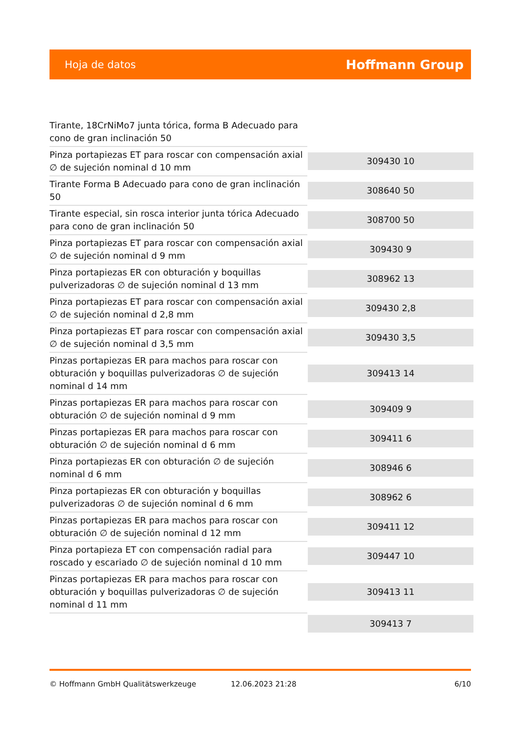Hoja de datos
Hoffmann Group
| Tirante, 18CrNiMo7 junta tórica, forma B Adecuado para cono de gran inclinación 50 | |
| Pinza portapiezas ET para roscar con compensación axial ∅ de sujeción nominal d 10 mm | 309430 10 |
| Tirante Forma B Adecuado para cono de gran inclinación 50 | 308640 50 |
| Tirante especial, sin rosca interior junta tórica Adecuado para cono de gran inclinación 50 | 308700 50 |
| Pinza portapiezas ET para roscar con compensación axial ∅ de sujeción nominal d 9 mm | 309430 9 |
| Pinza portapiezas ER con obturación y boquillas pulverizadoras ∅ de sujeción nominal d 13 mm | 308962 13 |
| Pinza portapiezas ET para roscar con compensación axial ∅ de sujeción nominal d 2,8 mm | 309430 2,8 |
| Pinza portapiezas ET para roscar con compensación axial ∅ de sujeción nominal d 3,5 mm | 309430 3,5 |
| Pinzas portapiezas ER para machos para roscar con obturación y boquillas pulverizadoras ∅ de sujeción nominal d 14 mm | 309413 14 |
| Pinzas portapiezas ER para machos para roscar con obturación ∅ de sujeción nominal d 9 mm | 309409 9 |
| Pinzas portapiezas ER para machos para roscar con obturación ∅ de sujeción nominal d 6 mm | 309411 6 |
| Pinza portapiezas ER con obturación ∅ de sujeción nominal d 6 mm | 308946 6 |
| Pinza portapiezas ER con obturación y boquillas pulverizadoras ∅ de sujeción nominal d 6 mm | 308962 6 |
| Pinzas portapiezas ER para machos para roscar con obturación ∅ de sujeción nominal d 12 mm | 309411 12 |
| Pinza portapieza ET con compensación radial para roscado y escariado ∅ de sujeción nominal d 10 mm | 309447 10 |
| Pinzas portapiezas ER para machos para roscar con obturación y boquillas pulverizadoras ∅ de sujeción nominal d 11 mm | 309413 11 |
| | 309413 7 |
© Hoffmann GmbH Qualitätswerkzeuge 12.06.2023 21:28 6/10